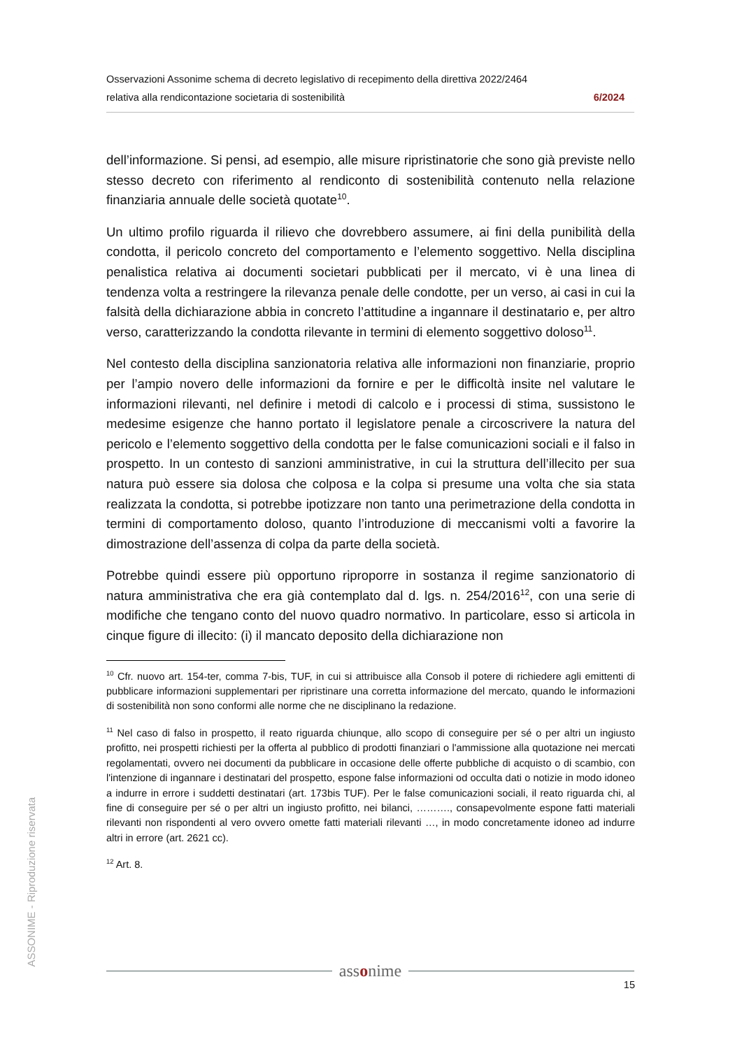Osservazioni Assonime schema di decreto legislativo di recepimento della direttiva 2022/2464
relativa alla rendicontazione societaria di sostenibilità 6/2024
dell’informazione. Si pensi, ad esempio, alle misure ripristinatorie che sono già previste nello stesso decreto con riferimento al rendiconto di sostenibilità contenuto nella relazione finanziaria annuale delle società quotate<sup>10</sup>.
Un ultimo profilo riguarda il rilievo che dovrebbero assumere, ai fini della punibilità della condotta, il pericolo concreto del comportamento e l’elemento soggettivo. Nella disciplina penalistica relativa ai documenti societari pubblicati per il mercato, vi è una linea di tendenza volta a restringere la rilevanza penale delle condotte, per un verso, ai casi in cui la falsità della dichiarazione abbia in concreto l’attitudine a ingannare il destinatario e, per altro verso, caratterizzando la condotta rilevante in termini di elemento soggettivo doloso<sup>11</sup>.
Nel contesto della disciplina sanzionatoria relativa alle informazioni non finanziarie, proprio per l’ampio novero delle informazioni da fornire e per le difficoltà insite nel valutare le informazioni rilevanti, nel definire i metodi di calcolo e i processi di stima, sussistono le medesime esigenze che hanno portato il legislatore penale a circoscrivere la natura del pericolo e l’elemento soggettivo della condotta per le false comunicazioni sociali e il falso in prospetto. In un contesto di sanzioni amministrative, in cui la struttura dell’illecito per sua natura può essere sia dolosa che colposa e la colpa si presume una volta che sia stata realizzata la condotta, si potrebbe ipotizzare non tanto una perimetrazione della condotta in termini di comportamento doloso, quanto l’introduzione di meccanismi volti a favorire la dimostrazione dell’assenza di colpa da parte della società.
Potrebbe quindi essere più opportuno riproporre in sostanza il regime sanzionatorio di natura amministrativa che era già contemplato dal d. lgs. n. 254/2016<sup>12</sup>, con una serie di modifiche che tengano conto del nuovo quadro normativo. In particolare, esso si articola in cinque figure di illecito: (i) il mancato deposito della dichiarazione non
<sup>10</sup> Cfr. nuovo art. 154-ter, comma 7-bis, TUF, in cui si attribuisce alla Consob il potere di richiedere agli emittenti di pubblicare informazioni supplementari per ripristinare una corretta informazione del mercato, quando le informazioni di sostenibilità non sono conformi alle norme che ne disciplinano la redazione.
<sup>11</sup> Nel caso di falso in prospetto, il reato riguarda chiunque, allo scopo di conseguire per sé o per altri un ingiusto profitto, nei prospetti richiesti per la offerta al pubblico di prodotti finanziari o l'ammissione alla quotazione nei mercati regolamentati, ovvero nei documenti da pubblicare in occasione delle offerte pubbliche di acquisto o di scambio, con l'intenzione di ingannare i destinatari del prospetto, espone false informazioni od occulta dati o notizie in modo idoneo a indurre in errore i suddetti destinatari (art. 173bis TUF). Per le false comunicazioni sociali, il reato riguarda chi, al fine di conseguire per sé o per altri un ingiusto profitto, nei bilanci, ………., consapevolmente espone fatti materiali rilevanti non rispondenti al vero ovvero omette fatti materiali rilevanti …, in modo concretamente idoneo ad indurre altri in errore (art. 2621 cc).
<sup>12</sup> Art. 8.
ASSONIME - Riproduzione riservata
assonime
15